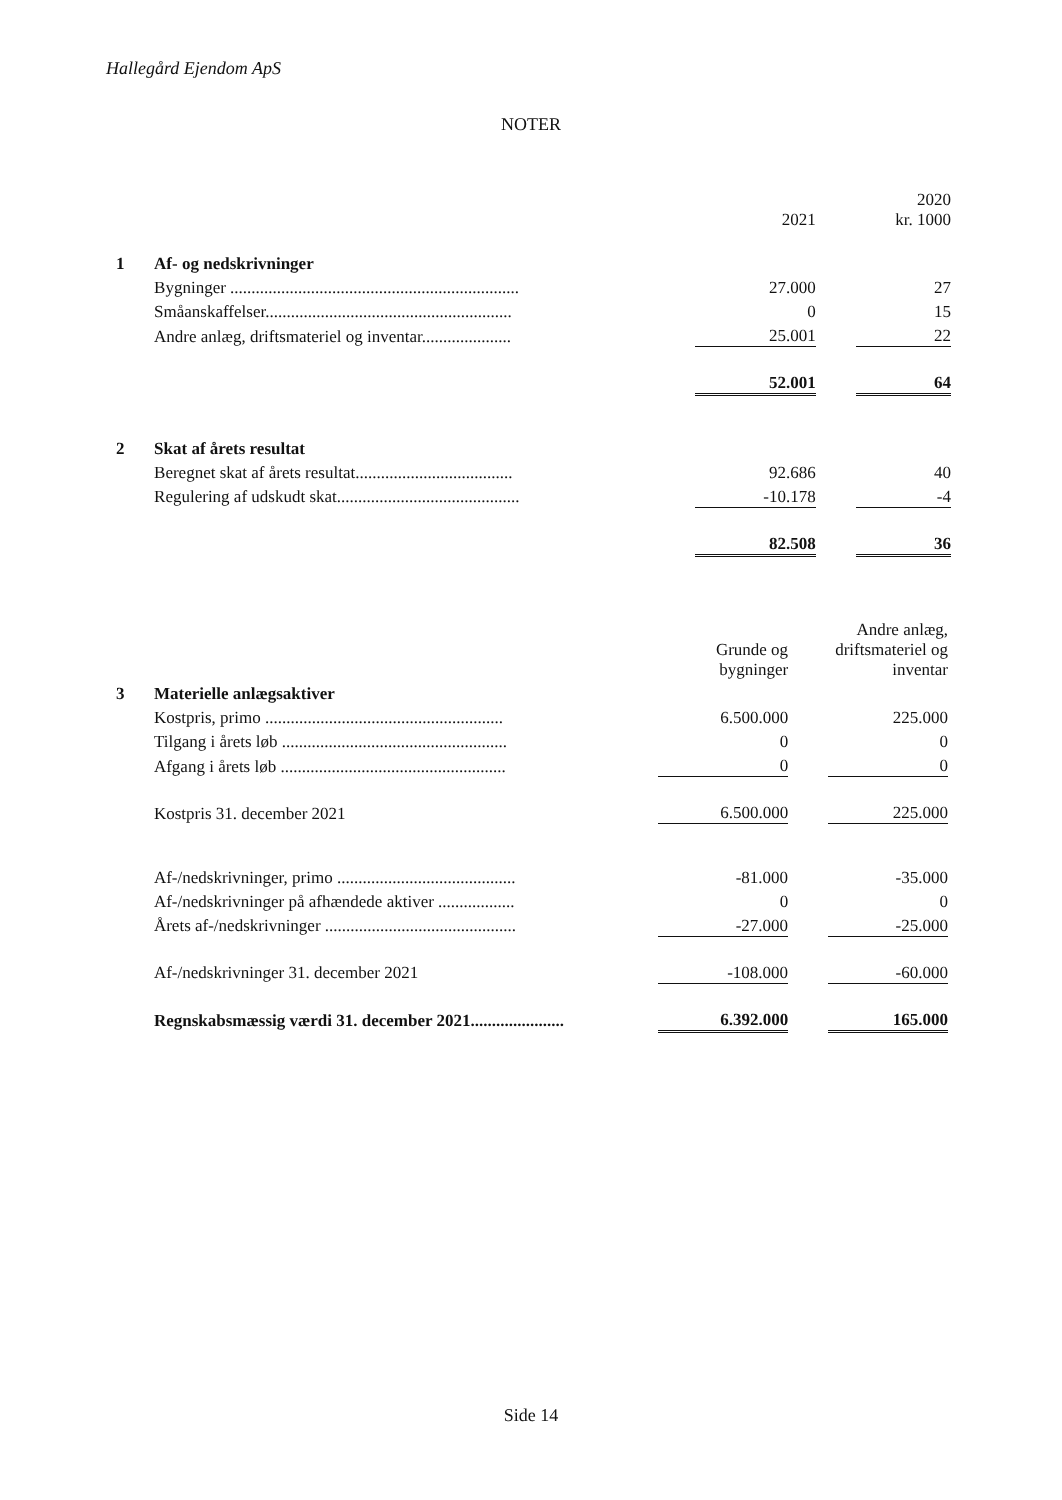Hallegård Ejendom ApS
NOTER
| | | | 2021 | | 2020 kr. 1000 |
| 1 | Af- og nedskrivninger | | | | |
| | Bygninger .................................................................... | | 27.000 | | 27 |
| | Småanskaffelser.......................................................... | | 0 | | 15 |
| | Andre anlæg, driftsmateriel og inventar..................... | | 25.001 | | 22 |
| | | | 52.001 | | 64 |
| 2 | Skat af årets resultat | | | | |
| | Beregnet skat af årets resultat..................................... | | 92.686 | | 40 |
| | Regulering af udskudt skat........................................... | | -10.178 | | -4 |
| | | | 82.508 | | 36 |
| | | Grunde og bygninger | | Andre anlæg, driftsmateriel og inventar |
| 3 | Materielle anlægsaktiver | | | |
| | Kostpris, primo ........................................................ | 6.500.000 | | 225.000 |
| | Tilgang i årets løb ..................................................... | 0 | | 0 |
| | Afgang i årets løb ..................................................... | 0 | | 0 |
| | Kostpris 31. december 2021 | 6.500.000 | | 225.000 |
| | Af-/nedskrivninger, primo .......................................... | -81.000 | | -35.000 |
| | Af-/nedskrivninger på afhændede aktiver .................. | 0 | | 0 |
| | Årets af-/nedskrivninger ............................................. | -27.000 | | -25.000 |
| | Af-/nedskrivninger 31. december 2021 | -108.000 | | -60.000 |
| | Regnskabsmæssig værdi 31. december 2021...................... | 6.392.000 | | 165.000 |
Side 14